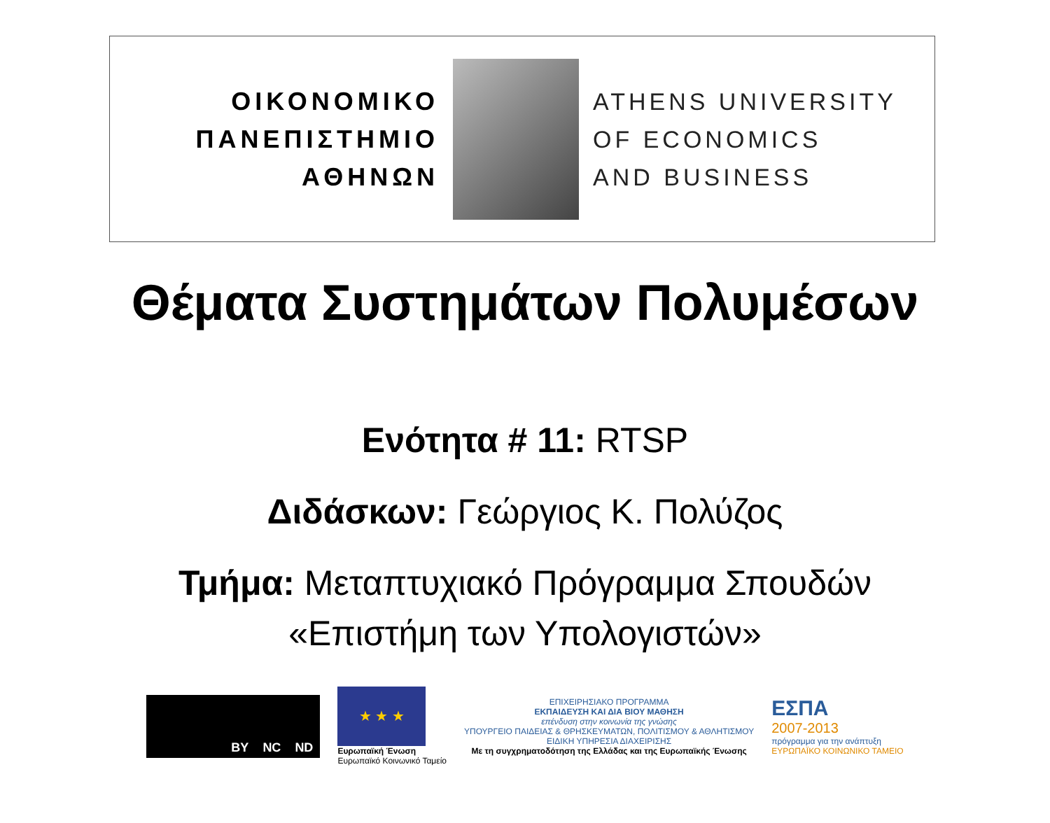ΟΙΚΟΝΟΜΙΚΟ
ΠΑΝΕΠΙΣΤΗΜΙΟ
ΑΘΗΝΩΝ
ATHENS UNIVERSITY
OF ECONOMICS
AND BUSINESS
Θέματα Συστημάτων Πολυμέσων
Ενότητα # 11: RTSP
Διδάσκων: Γεώργιος Κ. Πολύζος
Τμήμα: Μεταπτυχιακό Πρόγραμμα Σπουδών
«Επιστήμη των Υπολογιστών»
BY NC ND
★ ★ ★
Ευρωπαϊκή Ένωση
Ευρωπαϊκό Κοινωνικό Ταμείο
ΕΠΙΧΕΙΡΗΣΙΑΚΟ ΠΡΟΓΡΑΜΜΑ
ΕΚΠΑΙΔΕΥΣΗ ΚΑΙ ΔΙΑ ΒΙΟΥ ΜΑΘΗΣΗ
επένδυση στην κοινωνία της γνώσης
ΥΠΟΥΡΓΕΙΟ ΠΑΙΔΕΙΑΣ & ΘΡΗΣΚΕΥΜΑΤΩΝ, ΠΟΛΙΤΙΣΜΟΥ & ΑΘΛΗΤΙΣΜΟΥ
ΕΙΔΙΚΗ ΥΠΗΡΕΣΙΑ ΔΙΑΧΕΙΡΙΣΗΣ
Με τη συγχρηματοδότηση της Ελλάδας και της Ευρωπαϊκής Ένωσης
ΕΣΠΑ
2007-2013
πρόγραμμα για την ανάπτυξη
ΕΥΡΩΠΑΪΚΟ ΚΟΙΝΩΝΙΚΟ ΤΑΜΕΙΟ